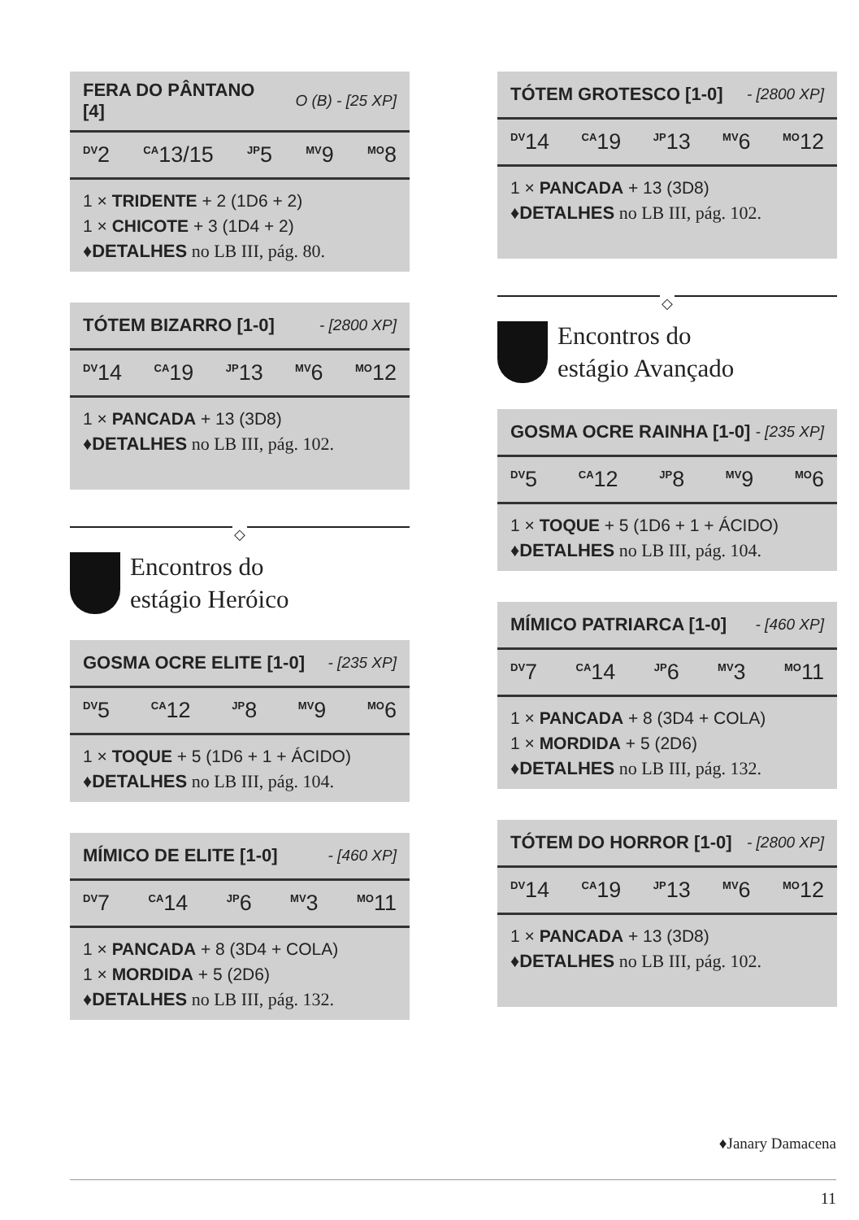FERA DO PÂNTANO
[4] O (B) - [25 XP]
<sup>DV</sup>2 <sup>CA</sup>13/15 <sup>JP</sup>5 <sup>MV</sup>9 <sup>MO</sup>8
1 × TRIDENTE + 2 (1D6 + 2)
1 × CHICOTE + 3 (1D4 + 2)
♦DETALHES no LB III, pág. 80.
TÓTEM BIZARRO [1-0] - [2800 XP]
<sup>DV</sup>14 <sup>CA</sup>19 <sup>JP</sup>13 <sup>MV</sup>6 <sup>MO</sup>12
1 × PANCADA + 13 (3D8)
♦DETALHES no LB III, pág. 102.
◇
Encontros do
estágio Heróico
GOSMA OCRE ELITE [1-0] - [235 XP]
<sup>DV</sup>5 <sup>CA</sup>12 <sup>JP</sup>8 <sup>MV</sup>9 <sup>MO</sup>6
1 × TOQUE + 5 (1D6 + 1 + ÁCIDO)
♦DETALHES no LB III, pág. 104.
MÍMICO DE ELITE [1-0] - [460 XP]
<sup>DV</sup>7 <sup>CA</sup>14 <sup>JP</sup>6 <sup>MV</sup>3 <sup>MO</sup>11
1 × PANCADA + 8 (3D4 + COLA)
1 × MORDIDA + 5 (2D6)
♦DETALHES no LB III, pág. 132.
TÓTEM GROTESCO [1-0] - [2800 XP]
<sup>DV</sup>14 <sup>CA</sup>19 <sup>JP</sup>13 <sup>MV</sup>6 <sup>MO</sup>12
1 × PANCADA + 13 (3D8)
♦DETALHES no LB III, pág. 102.
◇
Encontros do
estágio Avançado
GOSMA OCRE RAINHA [1-0] - [235 XP]
<sup>DV</sup>5 <sup>CA</sup>12 <sup>JP</sup>8 <sup>MV</sup>9 <sup>MO</sup>6
1 × TOQUE + 5 (1D6 + 1 + ÁCIDO)
♦DETALHES no LB III, pág. 104.
MÍMICO PATRIARCA [1-0] - [460 XP]
<sup>DV</sup>7 <sup>CA</sup>14 <sup>JP</sup>6 <sup>MV</sup>3 <sup>MO</sup>11
1 × PANCADA + 8 (3D4 + COLA)
1 × MORDIDA + 5 (2D6)
♦DETALHES no LB III, pág. 132.
TÓTEM DO HORROR [1-0] - [2800 XP]
<sup>DV</sup>14 <sup>CA</sup>19 <sup>JP</sup>13 <sup>MV</sup>6 <sup>MO</sup>12
1 × PANCADA + 13 (3D8)
♦DETALHES no LB III, pág. 102.
♦Janary Damacena
11